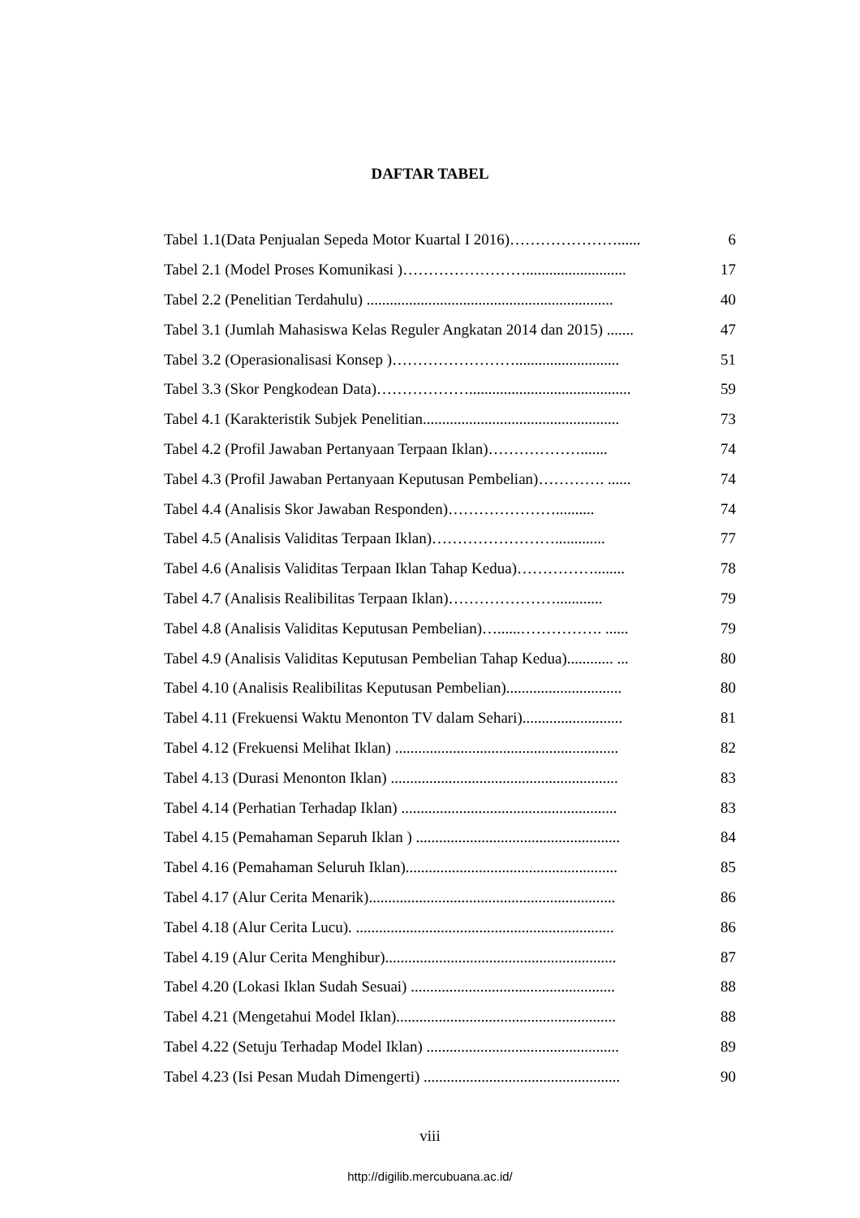DAFTAR TABEL
Tabel 1.1(Data Penjualan Sepeda Motor Kuartal I 2016)…………………...... 6
Tabel 2.1 (Model Proses Komunikasi )…………………….......................... 17
Tabel 2.2 (Penelitian Terdahulu) ................................................................ 40
Tabel 3.1 (Jumlah Mahasiswa Kelas Reguler Angkatan 2014 dan 2015) ....... 47
Tabel 3.2 (Operasionalisasi Konsep )……………………........................... 51
Tabel 3.3 (Skor Pengkodean Data)……………….......................................... 59
Tabel 4.1 (Karakteristik Subjek Penelitian................................................... 73
Tabel 4.2 (Profil Jawaban Pertanyaan Terpaan Iklan)………………....... 74
Tabel 4.3 (Profil Jawaban Pertanyaan Keputusan Pembelian)…………. ...... 74
Tabel 4.4 (Analisis Skor Jawaban Responden)………………….......... 74
Tabel 4.5 (Analisis Validitas Terpaan Iklan)……………………............. 77
Tabel 4.6 (Analisis Validitas Terpaan Iklan Tahap Kedua)……………........ 78
Tabel 4.7 (Analisis Realibilitas Terpaan Iklan)…………………............ 79
Tabel 4.8 (Analisis Validitas Keputusan Pembelian)…......……………. ...... 79
Tabel 4.9 (Analisis Validitas Keputusan Pembelian Tahap Kedua)............ ... 80
Tabel 4.10 (Analisis Realibilitas Keputusan Pembelian).............................. 80
Tabel 4.11 (Frekuensi Waktu Menonton TV dalam Sehari).......................... 81
Tabel 4.12 (Frekuensi Melihat Iklan) .......................................................... 82
Tabel 4.13 (Durasi Menonton Iklan) ........................................................... 83
Tabel 4.14 (Perhatian Terhadap Iklan) ........................................................ 83
Tabel 4.15 (Pemahaman Separuh Iklan ) ..................................................... 84
Tabel 4.16 (Pemahaman Seluruh Iklan)....................................................... 85
Tabel 4.17 (Alur Cerita Menarik)................................................................ 86
Tabel 4.18 (Alur Cerita Lucu). ................................................................... 86
Tabel 4.19 (Alur Cerita Menghibur)............................................................ 87
Tabel 4.20 (Lokasi Iklan Sudah Sesuai) ..................................................... 88
Tabel 4.21 (Mengetahui Model Iklan)......................................................... 88
Tabel 4.22 (Setuju Terhadap Model Iklan) .................................................. 89
Tabel 4.23 (Isi Pesan Mudah Dimengerti) ................................................... 90
viii
http://digilib.mercubuana.ac.id/